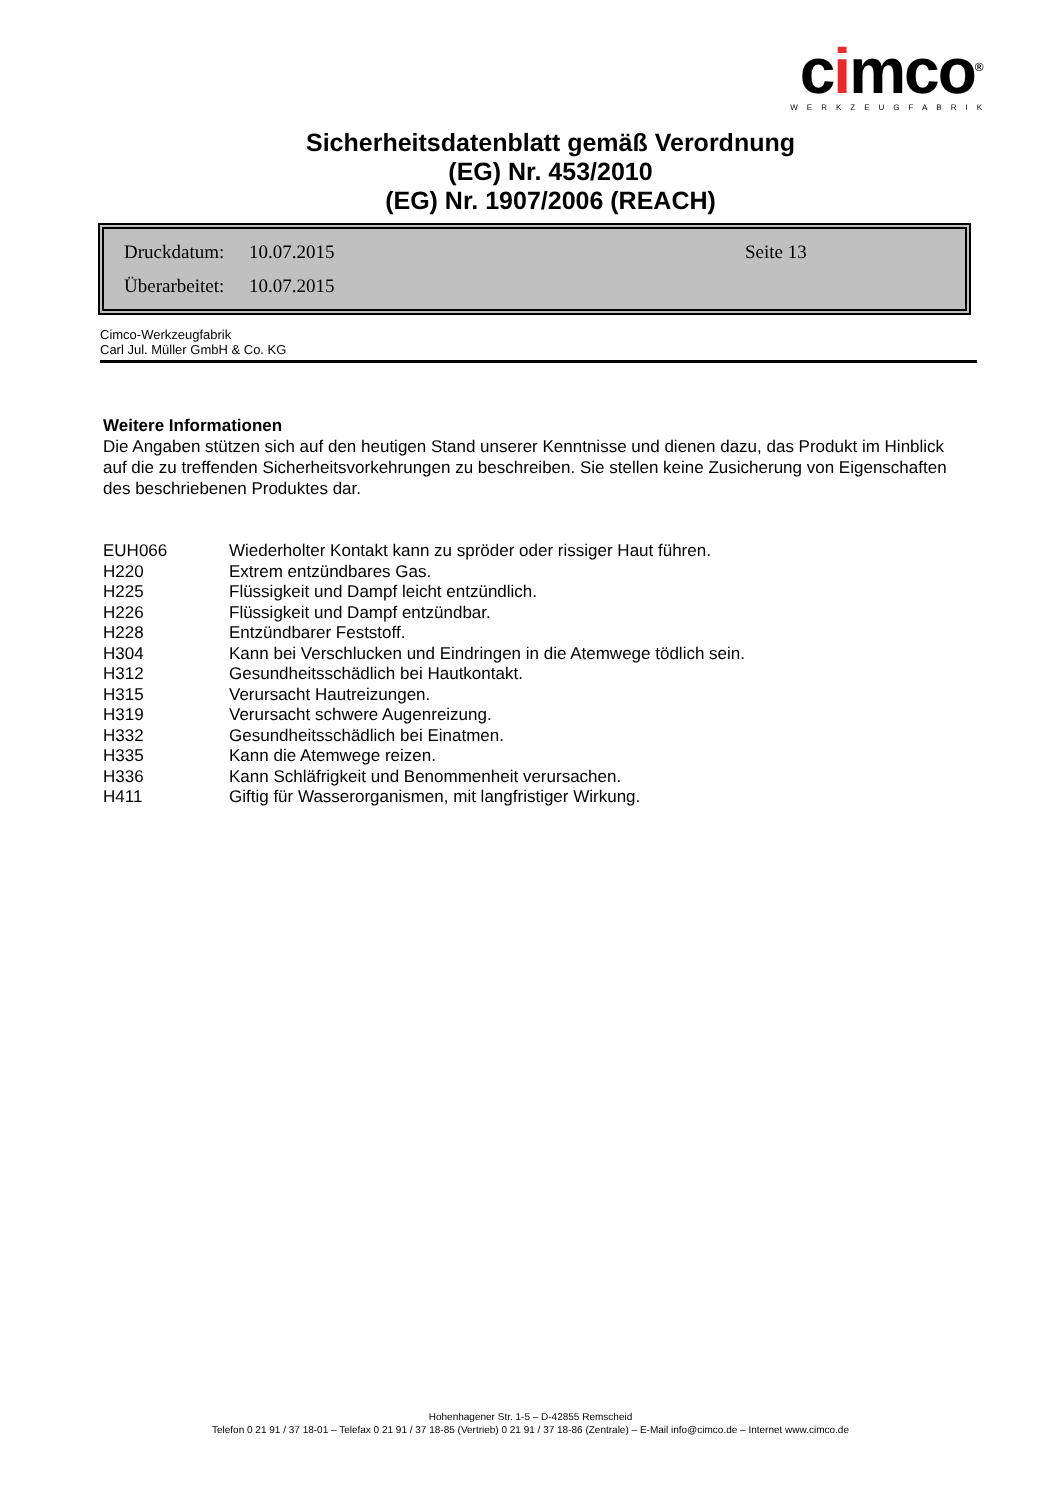cimco<sup>®</sup>
WERKZEUGFABRIK
Sicherheitsdatenblatt gemäß Verordnung
(EG) Nr. 453/2010
(EG) Nr. 1907/2006 (REACH)
| Druckdatum: | 10.07.2015 | Seite 13 |
| Überarbeitet: | 10.07.2015 | |
Cimco-Werkzeugfabrik
Carl Jul. Müller GmbH & Co. KG
Weitere Informationen
Die Angaben stützen sich auf den heutigen Stand unserer Kenntnisse und dienen dazu, das Produkt im Hinblick auf die zu treffenden Sicherheitsvorkehrungen zu beschreiben. Sie stellen keine Zusicherung von Eigenschaften des beschriebenen Produktes dar.
| EUH066 | Wiederholter Kontakt kann zu spröder oder rissiger Haut führen. |
| H220 | Extrem entzündbares Gas. |
| H225 | Flüssigkeit und Dampf leicht entzündlich. |
| H226 | Flüssigkeit und Dampf entzündbar. |
| H228 | Entzündbarer Feststoff. |
| H304 | Kann bei Verschlucken und Eindringen in die Atemwege tödlich sein. |
| H312 | Gesundheitsschädlich bei Hautkontakt. |
| H315 | Verursacht Hautreizungen. |
| H319 | Verursacht schwere Augenreizung. |
| H332 | Gesundheitsschädlich bei Einatmen. |
| H335 | Kann die Atemwege reizen. |
| H336 | Kann Schläfrigkeit und Benommenheit verursachen. |
| H411 | Giftig für Wasserorganismen, mit langfristiger Wirkung. |
Hohenhagener Str. 1-5 – D-42855 Remscheid
Telefon 0 21 91 / 37 18-01 – Telefax 0 21 91 / 37 18-85 (Vertrieb) 0 21 91 / 37 18-86 (Zentrale) – E-Mail info@cimco.de – Internet www.cimco.de